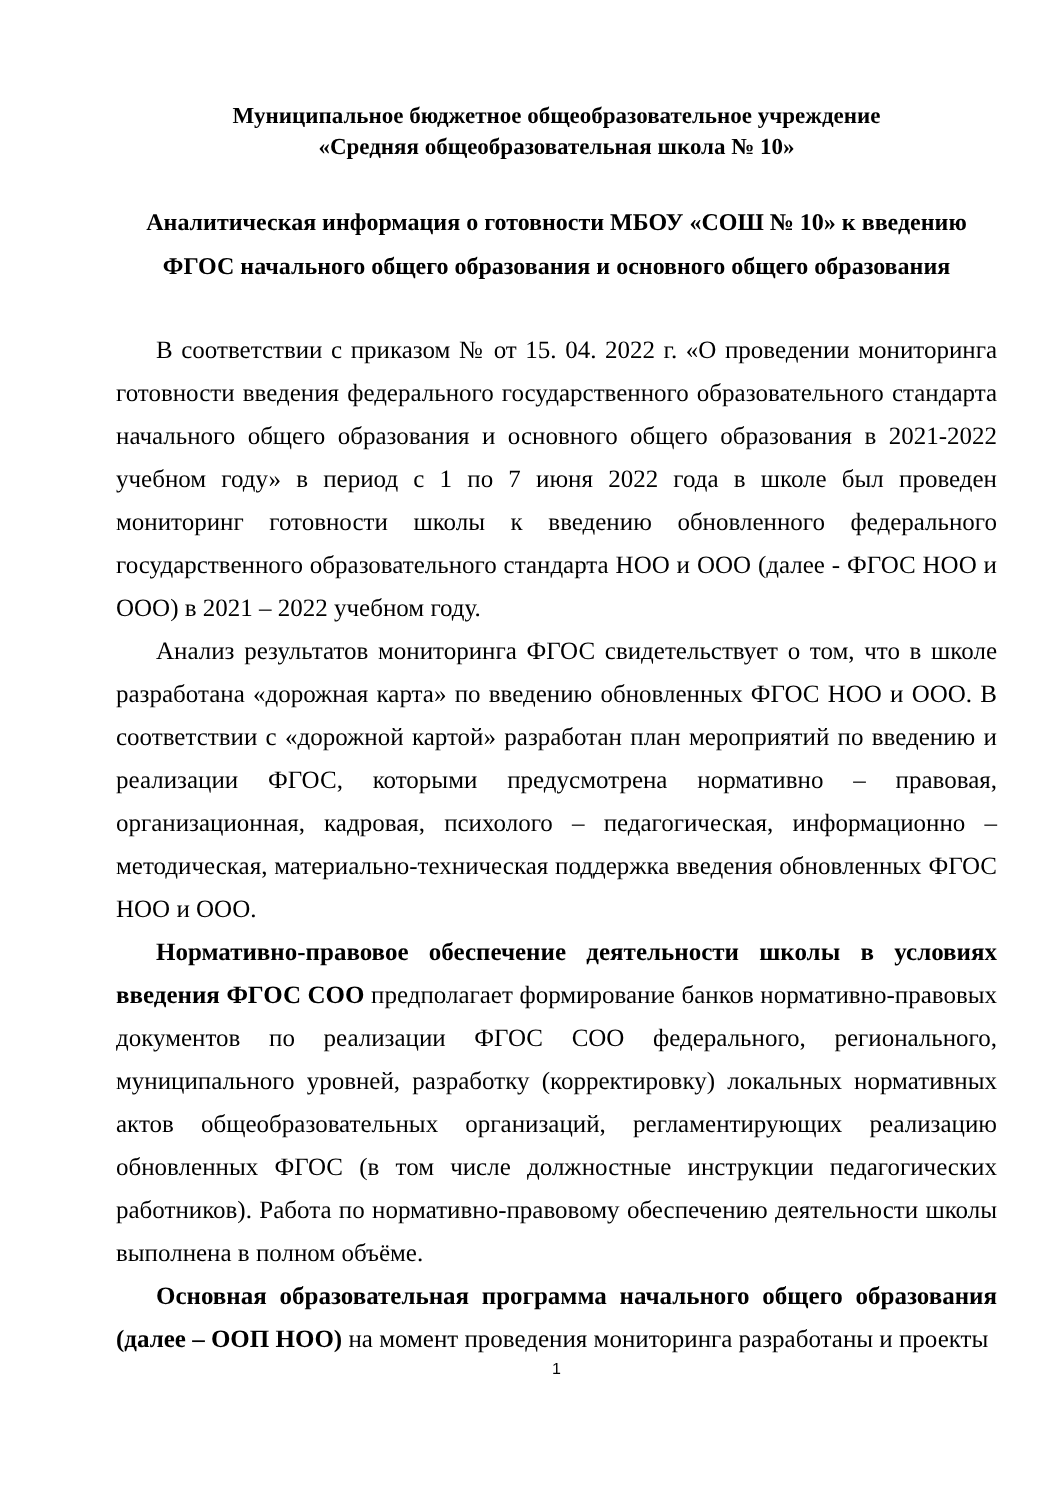Муниципальное бюджетное общеобразовательное учреждение
«Средняя общеобразовательная школа № 10»
Аналитическая информация о готовности МБОУ «СОШ № 10» к введению ФГОС начального общего образования и основного общего образования
В соответствии с приказом № от 15. 04. 2022 г. «О проведении мониторинга готовности введения федерального государственного образовательного стандарта начального общего образования и основного общего образования в 2021-2022 учебном году» в период с 1 по 7 июня 2022 года в школе был проведен мониторинг готовности школы к введению обновленного федерального государственного образовательного стандарта НОО и ООО (далее - ФГОС НОО и ООО) в 2021 – 2022 учебном году.
Анализ результатов мониторинга ФГОС свидетельствует о том, что в школе разработана «дорожная карта» по введению обновленных ФГОС НОО и ООО. В соответствии с «дорожной картой» разработан план мероприятий по введению и реализации ФГОС, которыми предусмотрена нормативно – правовая, организационная, кадровая, психолого – педагогическая, информационно – методическая, материально-техническая поддержка введения обновленных ФГОС НОО и ООО.
Нормативно-правовое обеспечение деятельности школы в условиях введения ФГОС СОО предполагает формирование банков нормативно-правовых документов по реализации ФГОС СОО федерального, регионального, муниципального уровней, разработку (корректировку) локальных нормативных актов общеобразовательных организаций, регламентирующих реализацию обновленных ФГОС (в том числе должностные инструкции педагогических работников). Работа по нормативно-правовому обеспечению деятельности школы выполнена в полном объёме.
Основная образовательная программа начального общего образования (далее – ООП НОО) на момент проведения мониторинга разработаны и проекты
1